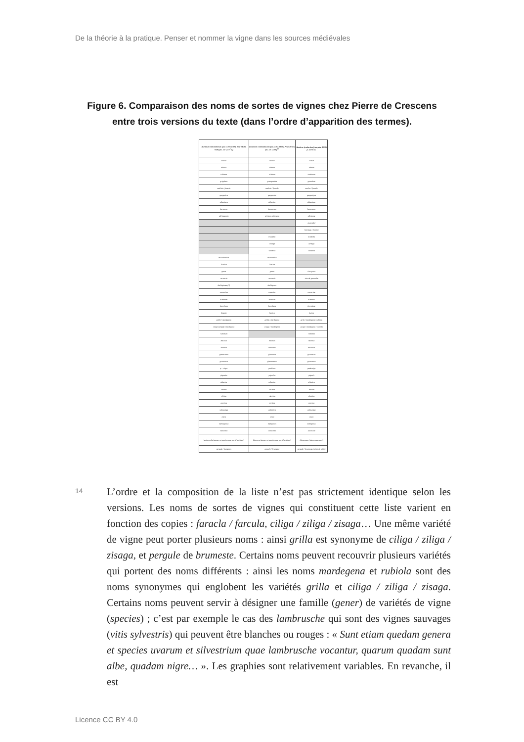De la théorie à la pratique. Penser et nommer la vigne dans les sources médiévales
Figure 6. Comparaison des noms de sortes de vignes chez Pierre de Crescens entre trois versions du texte (dans l’ordre d’apparition des termes).
| Ruralium commodorum opus (1304-1309), BnF Ms lat 9328, fol. 22r (XIV<sup>e</sup> s.) | Ruralium commodorum opus (1304-1309), Peter Drach, fol. 32v (1490)<sup>22</sup> | Rusticus (traduction française, 1373) p. 423 et ss. |
| --- | --- | --- |
| sclava | sclava | sclave |
| albana | albana | albane |
| tribiana | tribiana | trebianne |
| grigolata | grangnolata | granolete |
| malixia / faracla | malixia / farcula | malixe / faracle |
| garganica | garganica | garganique |
| albaniaza | albanica | albanique |
| buranexe | buranesca | buranesce |
| affrisegonia | a frigno afriesgna | affrigone |
| | | muscadel |
| | | livatique / livatica |
| | livodella | livodella |
| | verdiga | verdiga |
| | verdecla | verdecla |
| muschatellus | muscatellus | |
| livatica | livatica | |
| greca | greca | vins grecs |
| vernacia | vernacia | vins de garnache |
| berbiginnes (?) | berbigenes | |
| concerina | cocerina | corcerine |
| grapossa | groposa | grapone |
| fuccolana | fuccolana | fuccolane |
| limezia | baniza | luzina |
| grilla / mardegana | grilla / mardegena | grila / mardegana / rubiola |
| ciliga (ziliga) / mardegana | zisaga / mardegena | ziziga / mardegana / rubiola |
| rubiolum | | robiolon |
| maiolus | maiolus | maiolus |
| doracla | adoracla | doracula |
| granarossa | ginarosta | guvarossa |
| guvaronus | gimuaronus | guvaronus |
| p… niger | padrinus | paderniga |
| pignolus | pignolus | pignolz |
| albatica | albarica | albatica |
| varana | varana | varana |
| clitina | clentina | clentina |
| porcina | portina | porcina |
| valmuniga | valmirica | valmuniga |
| tosca | tosca | tosca |
| melengonus | melegonus | melegonus |
| caniciola | caniciola | caniciola |
| lambrusche (genera et species uvarum silvestrium) | labrusce (genera et species uvarum silvestrium) | labrusques (vignes sauvages) |
| pergule / bumestro | pergule / brumeste | pergule / brumeste (raisin de table) |
14
L’ordre et la composition de la liste n’est pas strictement identique selon les versions. Les noms de sortes de vignes qui constituent cette liste varient en fonction des copies : faracla / farcula, ciliga / ziliga / zisaga… Une même variété de vigne peut porter plusieurs noms : ainsi grilla est synonyme de ciliga / ziliga / zisaga, et pergule de brumeste. Certains noms peuvent recouvrir plusieurs variétés qui portent des noms différents : ainsi les noms mardegena et rubiola sont des noms synonymes qui englobent les variétés grilla et ciliga / ziliga / zisaga. Certains noms peuvent servir à désigner une famille (gener) de variétés de vigne (species) ; c’est par exemple le cas des lambrusche qui sont des vignes sauvages (vitis sylvestris) qui peuvent être blanches ou rouges : « Sunt etiam quedam genera et species uvarum et silvestrium quae lambrusche vocantur, quarum quadam sunt albe, quadam nigre… ». Les graphies sont relativement variables. En revanche, il est
Licence CC BY 4.0